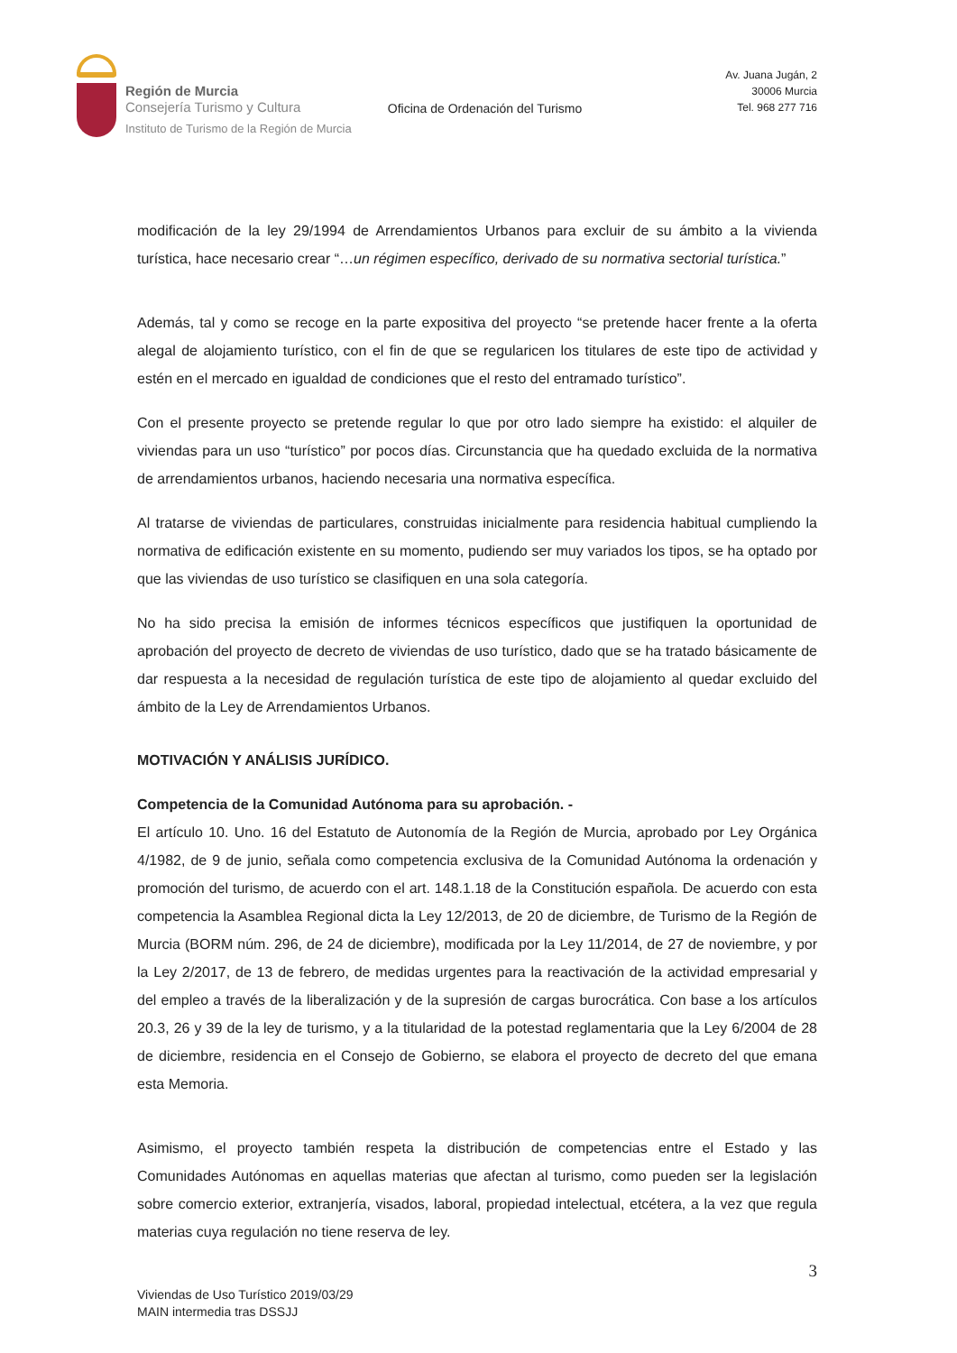Región de Murcia
Consejería Turismo y Cultura
Instituto de Turismo de la Región de Murcia
Oficina de Ordenación del Turismo
Av. Juana Jugán, 2
30006 Murcia
Tel. 968 277 716
modificación de la ley 29/1994 de Arrendamientos Urbanos para excluir de su ámbito a la vivienda turística, hace necesario crear “…un régimen específico, derivado de su normativa sectorial turística.”
Además, tal y como se recoge en la parte expositiva del proyecto “se pretende hacer frente a la oferta alegal de alojamiento turístico, con el fin de que se regularicen los titulares de este tipo de actividad y estén en el mercado en igualdad de condiciones que el resto del entramado turístico”.
Con el presente proyecto se pretende regular lo que por otro lado siempre ha existido: el alquiler de viviendas para un uso “turístico” por pocos días. Circunstancia que ha quedado excluida de la normativa de arrendamientos urbanos, haciendo necesaria una normativa específica.
Al tratarse de viviendas de particulares, construidas inicialmente para residencia habitual cumpliendo la normativa de edificación existente en su momento, pudiendo ser muy variados los tipos, se ha optado por que las viviendas de uso turístico se clasifiquen en una sola categoría.
No ha sido precisa la emisión de informes técnicos específicos que justifiquen la oportunidad de aprobación del proyecto de decreto de viviendas de uso turístico, dado que se ha tratado básicamente de dar respuesta a la necesidad de regulación turística de este tipo de alojamiento al quedar excluido del ámbito de la Ley de Arrendamientos Urbanos.
MOTIVACIÓN Y ANÁLISIS JURÍDICO.
Competencia de la Comunidad Autónoma para su aprobación. -
El artículo 10. Uno. 16 del Estatuto de Autonomía de la Región de Murcia, aprobado por Ley Orgánica 4/1982, de 9 de junio, señala como competencia exclusiva de la Comunidad Autónoma la ordenación y promoción del turismo, de acuerdo con el art. 148.1.18 de la Constitución española. De acuerdo con esta competencia la Asamblea Regional dicta la Ley 12/2013, de 20 de diciembre, de Turismo de la Región de Murcia (BORM núm. 296, de 24 de diciembre), modificada por la Ley 11/2014, de 27 de noviembre, y por la Ley 2/2017, de 13 de febrero, de medidas urgentes para la reactivación de la actividad empresarial y del empleo a través de la liberalización y de la supresión de cargas burocrática. Con base a los artículos 20.3, 26 y 39 de la ley de turismo, y a la titularidad de la potestad reglamentaria que la Ley 6/2004 de 28 de diciembre, residencia en el Consejo de Gobierno, se elabora el proyecto de decreto del que emana esta Memoria.
Asimismo, el proyecto también respeta la distribución de competencias entre el Estado y las Comunidades Autónomas en aquellas materias que afectan al turismo, como pueden ser la legislación sobre comercio exterior, extranjería, visados, laboral, propiedad intelectual, etcétera, a la vez que regula materias cuya regulación no tiene reserva de ley.
3
Viviendas de Uso Turístico 2019/03/29
MAIN intermedia tras DSSJJ